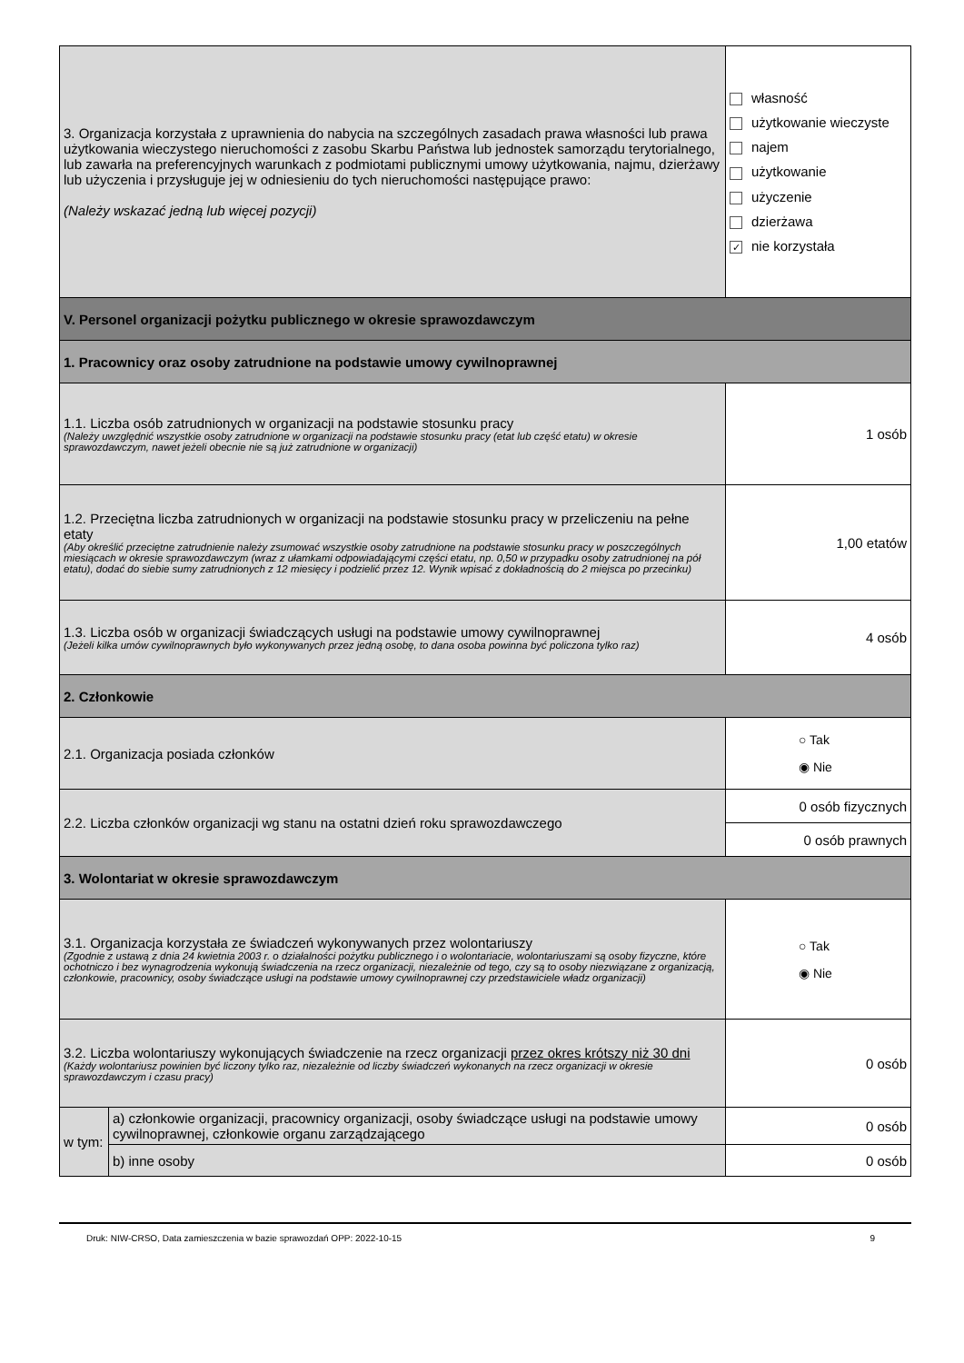| 3. Organizacja korzystała z uprawnienia do nabycia na szczególnych zasadach prawa własności lub prawa użytkowania wieczystego nieruchomości z zasobu Skarbu Państwa lub jednostek samorządu terytorialnego, lub zawarła na preferencyjnych warunkach z podmiotami publicznymi umowy użytkowania, najmu, dzierżawy lub użyczenia i przysługuje jej w odniesieniu do tych nieruchomości następujące prawo: (Należy wskazać jedną lub więcej pozycji) | | własność użytkowanie wieczyste najem użytkowanie użyczenie dzierżawa ✓ nie korzystała | |
| V. Personel organizacji pożytku publicznego w okresie sprawozdawczym | | | |
| 1. Pracownicy oraz osoby zatrudnione na podstawie umowy cywilnoprawnej | | | |
| 1.1. Liczba osób zatrudnionych w organizacji na podstawie stosunku pracy (Należy uwzględnić wszystkie osoby zatrudnione w organizacji na podstawie stosunku pracy (etat lub część etatu) w okresie sprawozdawczym, nawet jeżeli obecnie nie są już zatrudnione w organizacji) | | 1 osób | |
| 1.2. Przeciętna liczba zatrudnionych w organizacji na podstawie stosunku pracy w przeliczeniu na pełne etaty (Aby określić przeciętne zatrudnienie należy zsumować wszystkie osoby zatrudnione na podstawie stosunku pracy w poszczególnych miesiącach w okresie sprawozdawczym (wraz z ułamkami odpowiadającymi części etatu, np. 0,50 w przypadku osoby zatrudnionej na pół etatu), dodać do siebie sumy zatrudnionych z 12 miesięcy i podzielić przez 12. Wynik wpisać z dokładnością do 2 miejsca po przecinku) | | | 1,00 etatów |
| 1.3. Liczba osób w organizacji świadczących usługi na podstawie umowy cywilnoprawnej (Jeżeli kilka umów cywilnoprawnych było wykonywanych przez jedną osobę, to dana osoba powinna być policzona tylko raz) | | | 4 osób |
| 2. Członkowie | | | |
| 2.1. Organizacja posiada członków | | | ○ Tak ◉ Nie |
| 2.2. Liczba członków organizacji wg stanu na ostatni dzień roku sprawozdawczego | | 0 osób fizycznych | |
| | | 0 osób prawnych | |
| 3. Wolontariat w okresie sprawozdawczym | | | |
| 3.1. Organizacja korzystała ze świadczeń wykonywanych przez wolontariuszy (Zgodnie z ustawą z dnia 24 kwietnia 2003 r. o działalności pożytku publicznego i o wolontariacie, wolontariuszami są osoby fizyczne, które ochotniczo i bez wynagrodzenia wykonują świadczenia na rzecz organizacji, niezależnie od tego, czy są to osoby niezwiązane z organizacją, członkowie, pracownicy, osoby świadczące usługi na podstawie umowy cywilnoprawnej czy przedstawiciele władz organizacji) | | | ○ Tak ◉ Nie |
| 3.2. Liczba wolontariuszy wykonujących świadczenie na rzecz organizacji przez okres krótszy niż 30 dni (Każdy wolontariusz powinien być liczony tylko raz, niezależnie od liczby świadczeń wykonanych na rzecz organizacji w okresie sprawozdawczym i czasu pracy) | | | 0 osób |
| w tym: | a) członkowie organizacji, pracownicy organizacji, osoby świadczące usługi na podstawie umowy cywilnoprawnej, członkowie organu zarządzającego | | 0 osób |
| | b) inne osoby | | 0 osób |
Druk: NIW-CRSO, Data zamieszczenia w bazie sprawozdań OPP: 2022-10-15 9